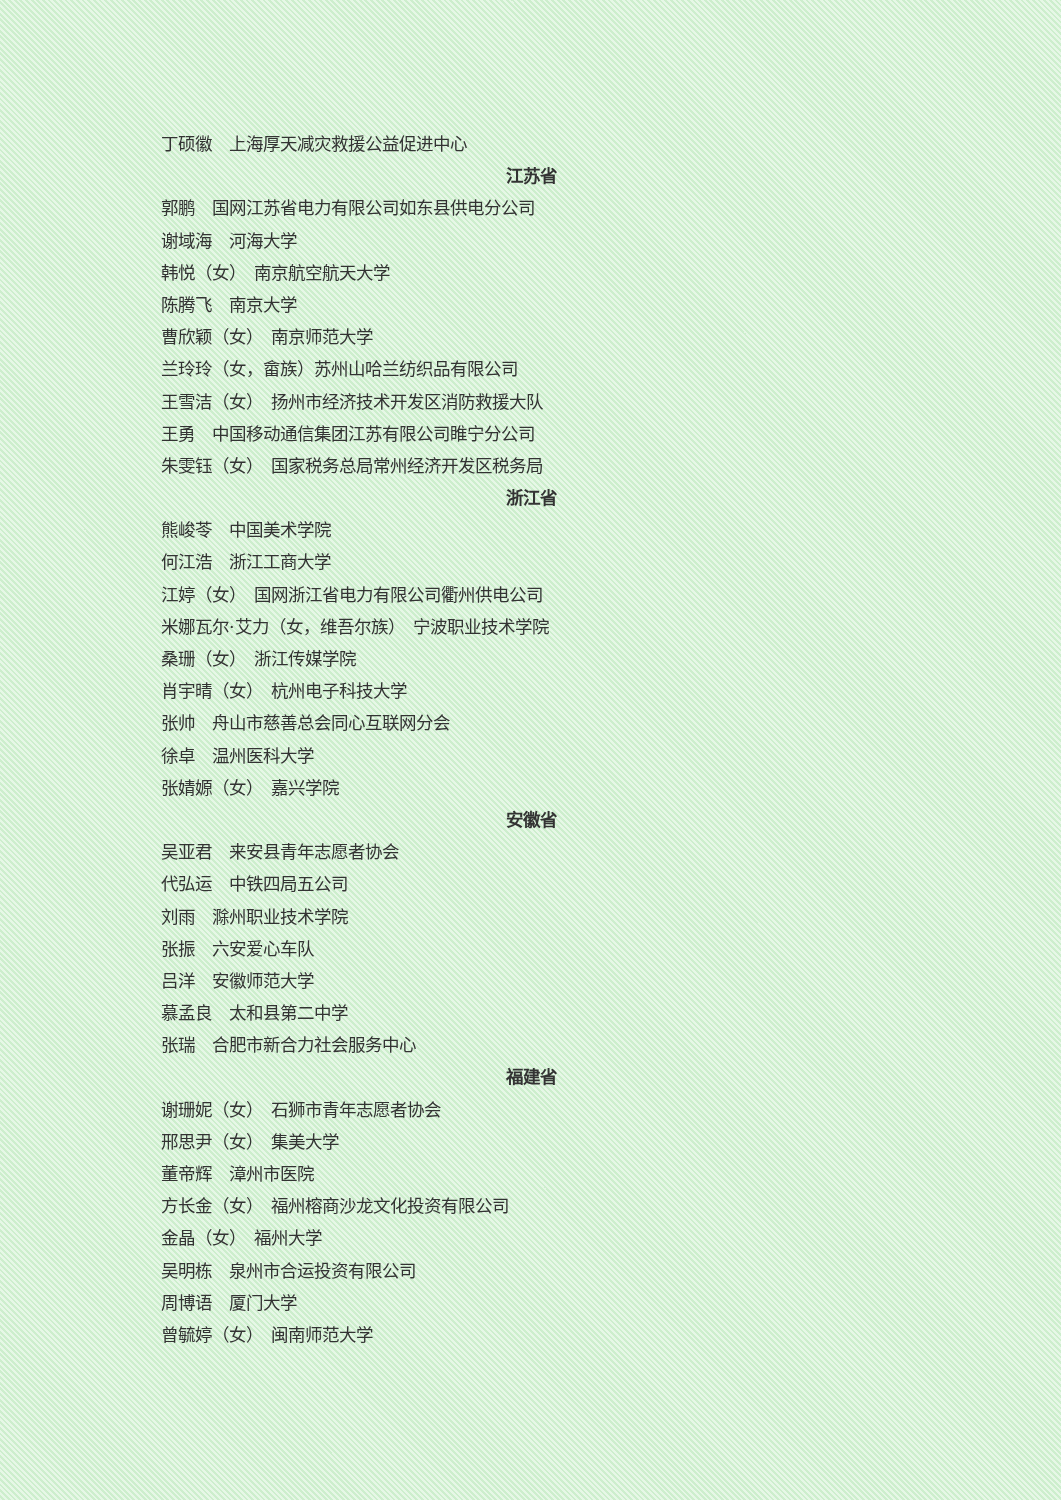丁硕徽　上海厚天减灾救援公益促进中心
江苏省
郭鹏　国网江苏省电力有限公司如东县供电分公司
谢域海　河海大学
韩悦（女）　南京航空航天大学
陈腾飞　南京大学
曹欣颖（女）　南京师范大学
兰玲玲（女，畲族）苏州山哈兰纺织品有限公司
王雪洁（女）　扬州市经济技术开发区消防救援大队
王勇　中国移动通信集团江苏有限公司睢宁分公司
朱雯钰（女）　国家税务总局常州经济开发区税务局
浙江省
熊峻苓　中国美术学院
何江浩　浙江工商大学
江婷（女）　国网浙江省电力有限公司衢州供电公司
米娜瓦尔·艾力（女，维吾尔族）　宁波职业技术学院
桑珊（女）　浙江传媒学院
肖宇晴（女）　杭州电子科技大学
张帅　舟山市慈善总会同心互联网分会
徐卓　温州医科大学
张婧嫄（女）　嘉兴学院
安徽省
吴亚君　来安县青年志愿者协会
代弘运　中铁四局五公司
刘雨　滁州职业技术学院
张振　六安爱心车队
吕洋　安徽师范大学
慕孟良　太和县第二中学
张瑞　合肥市新合力社会服务中心
福建省
谢珊妮（女）　石狮市青年志愿者协会
邢思尹（女）　集美大学
董帝辉　漳州市医院
方长金（女）　福州榕商沙龙文化投资有限公司
金晶（女）　福州大学
吴明栋　泉州市合运投资有限公司
周博语　厦门大学
曾毓婷（女）　闽南师范大学